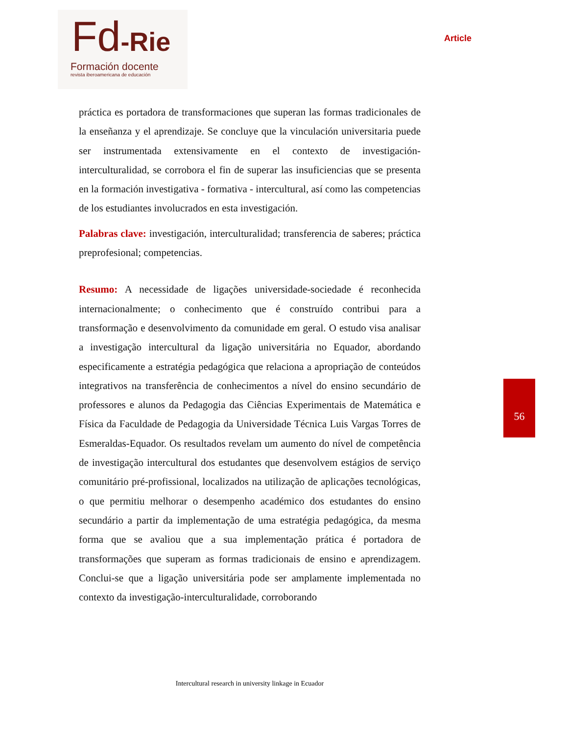Fd-Rie
Formación docente
revista iberoamericana de educación
Article
práctica es portadora de transformaciones que superan las formas tradicionales de la enseñanza y el aprendizaje. Se concluye que la vinculación universitaria puede ser instrumentada extensivamente en el contexto de investigación-interculturalidad, se corrobora el fin de superar las insuficiencias que se presenta en la formación investigativa - formativa - intercultural, así como las competencias de los estudiantes involucrados en esta investigación.
Palabras clave: investigación, interculturalidad; transferencia de saberes; práctica preprofesional; competencias.
Resumo: A necessidade de ligações universidade-sociedade é reconhecida internacionalmente; o conhecimento que é construído contribui para a transformação e desenvolvimento da comunidade em geral. O estudo visa analisar a investigação intercultural da ligação universitária no Equador, abordando especificamente a estratégia pedagógica que relaciona a apropriação de conteúdos integrativos na transferência de conhecimentos a nível do ensino secundário de professores e alunos da Pedagogia das Ciências Experimentais de Matemática e Física da Faculdade de Pedagogia da Universidade Técnica Luis Vargas Torres de Esmeraldas-Equador. Os resultados revelam um aumento do nível de competência de investigação intercultural dos estudantes que desenvolvem estágios de serviço comunitário pré-profissional, localizados na utilização de aplicações tecnológicas, o que permitiu melhorar o desempenho académico dos estudantes do ensino secundário a partir da implementação de uma estratégia pedagógica, da mesma forma que se avaliou que a sua implementação prática é portadora de transformações que superam as formas tradicionais de ensino e aprendizagem. Conclui-se que a ligação universitária pode ser amplamente implementada no contexto da investigação-interculturalidade, corroborando
56
Intercultural research in university linkage in Ecuador